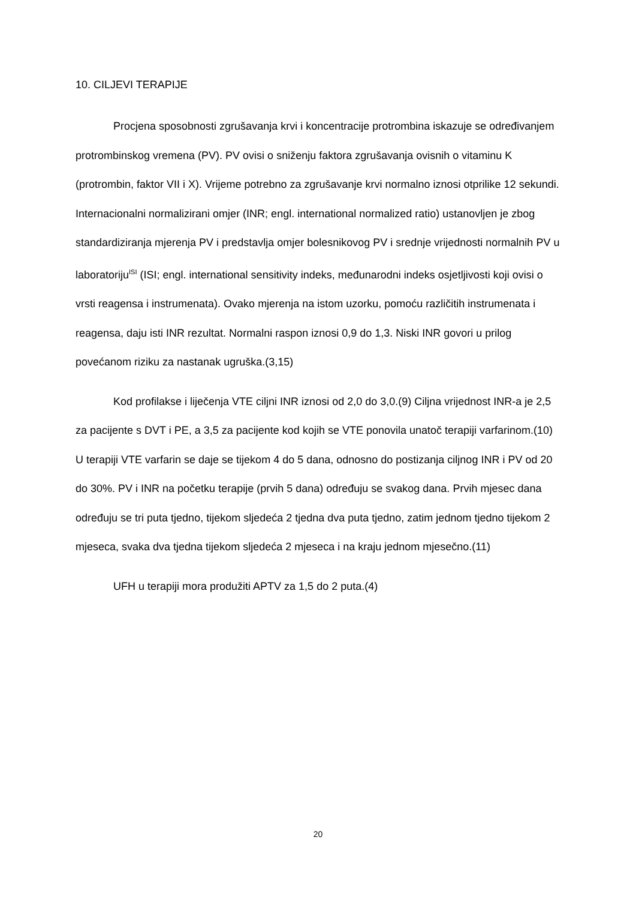10. CILJEVI TERAPIJE
Procjena sposobnosti zgrušavanja krvi i koncentracije protrombina iskazuje se određivanjem protrombinskog vremena (PV). PV ovisi o sniženju faktora zgrušavanja ovisnih o vitaminu K (protrombin, faktor VII i X). Vrijeme potrebno za zgrušavanje krvi normalno iznosi otprilike 12 sekundi. Internacionalni normalizirani omjer (INR; engl. international normalized ratio) ustanovljen je zbog standardiziranja mjerenja PV i predstavlja omjer bolesnikovog PV i srednje vrijednosti normalnih PV u laboratoriju<sup>ISI</sup> (ISI; engl. international sensitivity indeks, međunarodni indeks osjetljivosti koji ovisi o vrsti reagensa i instrumenata). Ovako mjerenja na istom uzorku, pomoću različitih instrumenata i reagensa, daju isti INR rezultat. Normalni raspon iznosi 0,9 do 1,3. Niski INR govori u prilog povećanom riziku za nastanak ugruška.(3,15)
Kod profilakse i liječenja VTE ciljni INR iznosi od 2,0 do 3,0.(9) Ciljna vrijednost INR-a je 2,5 za pacijente s DVT i PE, a 3,5 za pacijente kod kojih se VTE ponovila unatoč terapiji varfarinom.(10) U terapiji VTE varfarin se daje se tijekom 4 do 5 dana, odnosno do postizanja ciljnog INR i PV od 20 do 30%. PV i INR na početku terapije (prvih 5 dana) određuju se svakog dana. Prvih mjesec dana određuju se tri puta tjedno, tijekom sljedeća 2 tjedna dva puta tjedno, zatim jednom tjedno tijekom 2 mjeseca, svaka dva tjedna tijekom sljedeća 2 mjeseca i na kraju jednom mjesečno.(11)
UFH u terapiji mora produžiti APTV za 1,5 do 2 puta.(4)
20